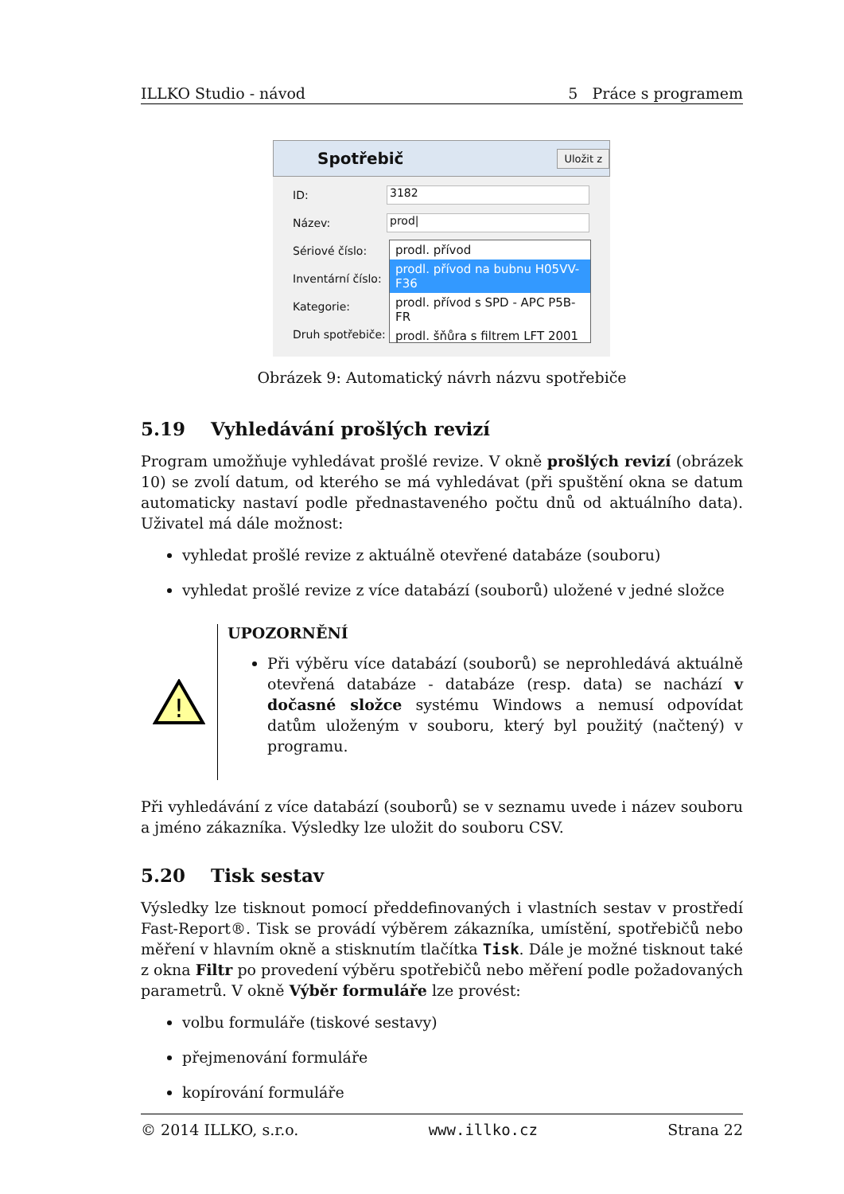ILLKO Studio - návod 5 Práce s programem
Spotřebič Uložit z
ID:
3182
Název:
prod|
Sériové číslo:
Inventární číslo:
Kategorie:
Druh spotřebiče:
prodl. přívod
prodl. přívod na bubnu H05VV-F36
prodl. přívod s SPD - APC P5B-FR
prodl. šňůra s filtrem LFT 2001
Obrázek 9: Automatický návrh názvu spotřebiče
5.19 Vyhledávání prošlých revizí
Program umožňuje vyhledávat prošlé revize. V okně prošlých revizí (obrázek 10) se zvolí datum, od kterého se má vyhledávat (při spuštění okna se datum automaticky nastaví podle přednastaveného počtu dnů od aktuálního data). Uživatel má dále možnost:
vyhledat prošlé revize z aktuálně otevřené databáze (souboru)
vyhledat prošlé revize z více databází (souborů) uložené v jedné složce
!
UPOZORNĚNÍ
Při výběru více databází (souborů) se neprohledává aktuálně otevřená databáze - databáze (resp. data) se nachází v dočasné složce systému Windows a nemusí odpovídat datům uloženým v souboru, který byl použitý (načtený) v programu.
Při vyhledávání z více databází (souborů) se v seznamu uvede i název souboru a jméno zákazníka. Výsledky lze uložit do souboru CSV.
5.20 Tisk sestav
Výsledky lze tisknout pomocí předdefinovaných i vlastních sestav v prostředí Fast-Report®. Tisk se provádí výběrem zákazníka, umístění, spotřebičů nebo měření v hlavním okně a stisknutím tlačítka Tisk. Dále je možné tisknout také z okna Filtr po provedení výběru spotřebičů nebo měření podle požadovaných parametrů. V okně Výběr formuláře lze provést:
volbu formuláře (tiskové sestavy)
přejmenování formuláře
kopírování formuláře
© 2014 ILLKO, s.r.o. www.illko.cz Strana 22